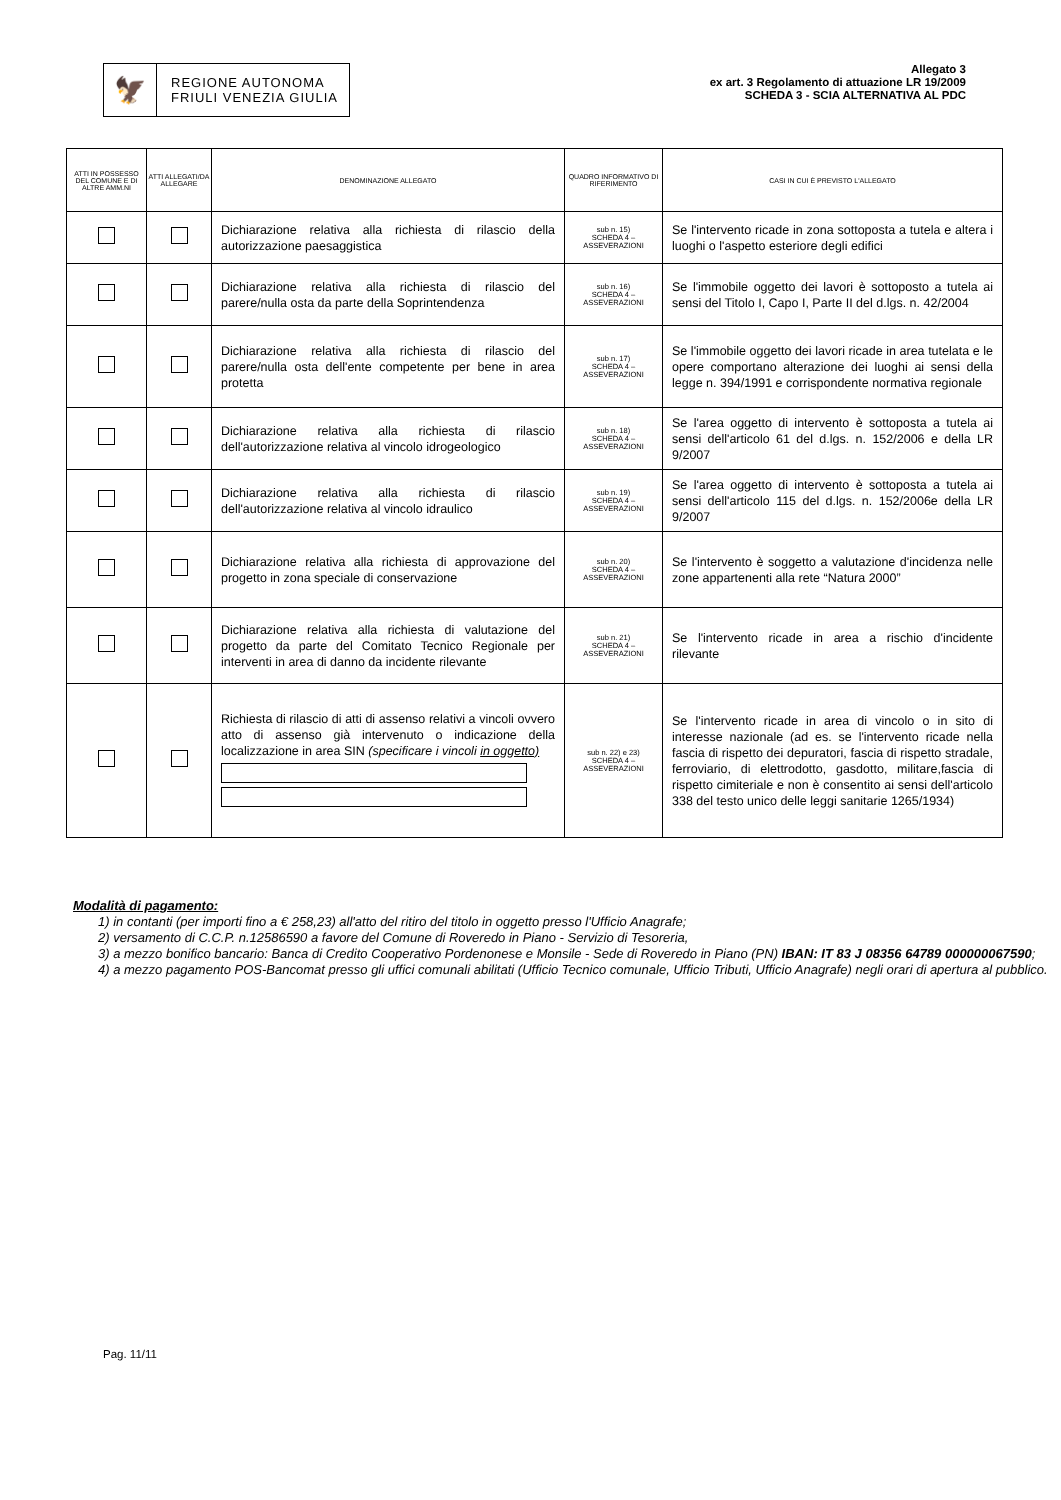🦅
REGIONE AUTONOMA
FRIULI VENEZIA GIULIA
Allegato 3
ex art. 3 Regolamento di attuazione LR 19/2009
SCHEDA 3 - SCIA ALTERNATIVA AL PDC
| ATTI IN POSSESSO DEL COMUNE E DI ALTRE AMM.NI | ATTI ALLEGATI/DA ALLEGARE | DENOMINAZIONE ALLEGATO | QUADRO INFORMATIVO DI RIFERIMENTO | CASI IN CUI È PREVISTO L'ALLEGATO |
| --- | --- | --- | --- | --- |
| | | Dichiarazione relativa alla richiesta di rilascio della autorizzazione paesaggistica | sub n. 15) SCHEDA 4 – ASSEVERAZIONI | Se l'intervento ricade in zona sottoposta a tutela e altera i luoghi o l'aspetto esteriore degli edifici |
| | | Dichiarazione relativa alla richiesta di rilascio del parere/nulla osta da parte della Soprintendenza | sub n. 16) SCHEDA 4 – ASSEVERAZIONI | Se l'immobile oggetto dei lavori è sottoposto a tutela ai sensi del Titolo I, Capo I, Parte II del d.lgs. n. 42/2004 |
| | | Dichiarazione relativa alla richiesta di rilascio del parere/nulla osta dell'ente competente per bene in area protetta | sub n. 17) SCHEDA 4 – ASSEVERAZIONI | Se l'immobile oggetto dei lavori ricade in area tutelata e le opere comportano alterazione dei luoghi ai sensi della legge n. 394/1991 e corrispondente normativa regionale |
| | | Dichiarazione relativa alla richiesta di rilascio dell'autorizzazione relativa al vincolo idrogeologico | sub n. 18) SCHEDA 4 – ASSEVERAZIONI | Se l'area oggetto di intervento è sottoposta a tutela ai sensi dell'articolo 61 del d.lgs. n. 152/2006 e della LR 9/2007 |
| | | Dichiarazione relativa alla richiesta di rilascio dell'autorizzazione relativa al vincolo idraulico | sub n. 19) SCHEDA 4 – ASSEVERAZIONI | Se l'area oggetto di intervento è sottoposta a tutela ai sensi dell'articolo 115 del d.lgs. n. 152/2006e della LR 9/2007 |
| | | Dichiarazione relativa alla richiesta di approvazione del progetto in zona speciale di conservazione | sub n. 20) SCHEDA 4 – ASSEVERAZIONI | Se l'intervento è soggetto a valutazione d'incidenza nelle zone appartenenti alla rete “Natura 2000” |
| | | Dichiarazione relativa alla richiesta di valutazione del progetto da parte del Comitato Tecnico Regionale per interventi in area di danno da incidente rilevante | sub n. 21) SCHEDA 4 – ASSEVERAZIONI | Se l'intervento ricade in area a rischio d'incidente rilevante |
| | | Richiesta di rilascio di atti di assenso relativi a vincoli ovvero atto di assenso già intervenuto o indicazione della localizzazione in area SIN (specificare i vincoli in oggetto) | sub n. 22) e 23) SCHEDA 4 – ASSEVERAZIONI | Se l'intervento ricade in area di vincolo o in sito di interesse nazionale (ad es. se l'intervento ricade nella fascia di rispetto dei depuratori, fascia di rispetto stradale, ferroviario, di elettrodotto, gasdotto, militare,fascia di rispetto cimiteriale e non è consentito ai sensi dell'articolo 338 del testo unico delle leggi sanitarie 1265/1934) |
Modalità di pagamento:
1) in contanti (per importi fino a € 258,23) all'atto del ritiro del titolo in oggetto presso l'Ufficio Anagrafe;
2) versamento di C.C.P. n.12586590 a favore del Comune di Roveredo in Piano - Servizio di Tesoreria,
3) a mezzo bonifico bancario: Banca di Credito Cooperativo Pordenonese e Monsile - Sede di Roveredo in Piano (PN) IBAN: IT 83 J 08356 64789 000000067590;
4) a mezzo pagamento POS-Bancomat presso gli uffici comunali abilitati (Ufficio Tecnico comunale, Ufficio Tributi, Ufficio Anagrafe) negli orari di apertura al pubblico.
Pag. 11/11